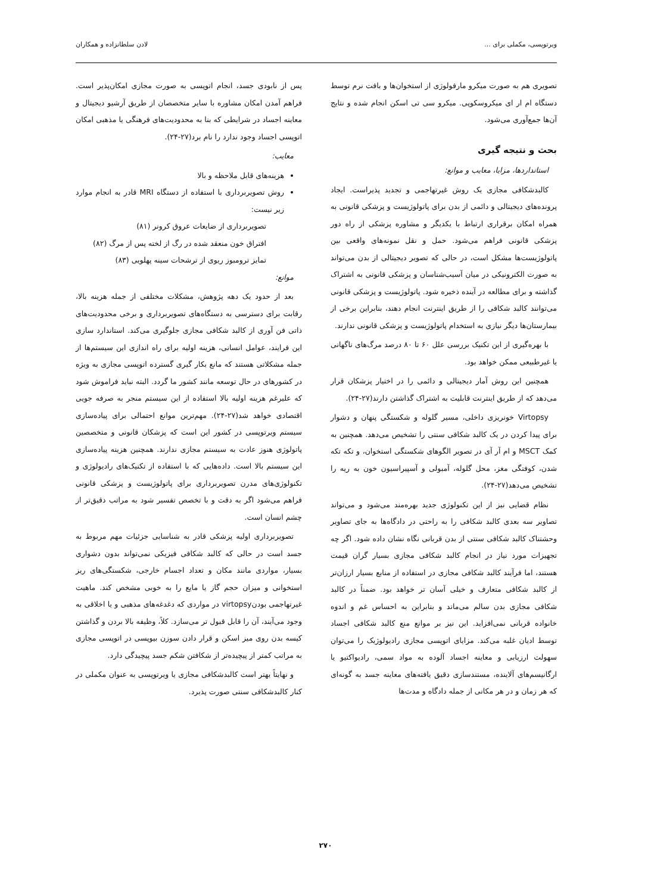ویرتوپسی، مکملی برای ... لادن سلطانزاده و همکاران
تصویری هم به صورت میکرو مارفولوژی از استخوان‌ها و بافت نرم توسط دستگاه ام ار ای میکروسکوپی. میکرو سی تی اسکن انجام شده و نتایج آن‌ها جمع‌آوری می‌شود.
بحث و نتیجه گیری
استانداردها، مزایا، معایب و موانع:
کالبدشکافی مجازی یک روش غیرتهاجمی و تجدید پذیراست. ایجاد پرونده‌های دیجیتالی و دائمی از بدن برای پاتولوژیست و پزشکی قانونی به همراه امکان برقراری ارتباط با یکدیگر و مشاوره پزشکی از راه دور پزشکی قانونی فراهم می‌شود. حمل و نقل نمونه‌های واقعی بین پاتولوژیست‌ها مشکل است، در حالی که تصویر دیجیتالی از بدن می‌تواند به صورت الکترونیکی در میان آسیب‌شناسان و پزشکی قانونی به اشتراک گذاشته و برای مطالعه در آینده ذخیره شود. پاتولوژیست و پزشکی قانونی می‌توانند کالبد شکافی را از طریق اینترنت انجام دهند، بنابراین برخی از بیمارستان‌ها دیگر نیازی به استخدام پاتولوژیست و پزشکی قانونی ندارند.
با بهره‌گیری از این تکنیک بررسی علل ۶۰ تا ۸۰ درصد مرگ‌های ناگهانی یا غیرطبیعی ممکن خواهد بود.
همچنین این روش آمار دیجیتالی و دائمی را در اختیار پزشکان قرار می‌دهد که از طریق اینترنت قابلیت به اشتراک گذاشتن دارند(۲۷-۲۴).
Virtopsy خونریزی داخلی، مسیر گلوله و شکستگی پنهان و دشوار برای پیدا کردن در یک کالبد شکافی سنتی را تشخیص می‌دهد. همچنین به کمک MSCT و ام آر آی در تصویر الگوهای شکستگی استخوان، و تکه تکه شدن، کوفتگی مغز، محل گلوله، آمبولی و آسپیراسیون خون به ریه را تشخیص می‌دهد(۲۷-۲۴).
نظام قضایی نیز از این تکنولوژی جدید بهره‌مند می‌شود و می‌تواند تصاویر سه بعدی کالبد شکافی را به راحتی در دادگاه‌ها به جای تصاویر وحشتناک کالبد شکافی سنتی از بدن قربانی نگاه نشان داده شود. اگر چه تجهیزات مورد نیاز در انجام کالبد شکافی مجازی بسیار گران قیمت هستند، اما فرآیند کالبد شکافی مجازی در استفاده از منابع بسیار ارزان‌تر از کالبد شکافی متعارف و خیلی آسان تر خواهد بود. ضمناً در کالبد شکافی مجازی بدن سالم می‌ماند و بنابراین به احساس غم و اندوه خانواده قربانی نمی‌افزاید. این نیز بر موانع منع کالبد شکافی اجساد توسط ادیان غلبه می‌کند. مزایای اتوپسی مجازی رادیولوژیک را می‌توان سهولت ارزیابی و معاینه اجساد آلوده به مواد سمی، رادیواکتیو یا ارگانیسم‌های آلاینده، مستندسازی دقیق یافته‌های معاینه جسد به گونه‌ای که هر زمان و در هر مکانی از جمله دادگاه و مدت‌ها
پس از نابودی جسد، انجام اتوپسی به صورت مجازی امکان‌پذیر است. فراهم آمدن امکان مشاوره با سایر متخصصان از طریق آرشیو دیجیتال و معاینه اجساد در شرایطی که بنا به محدودیت‌های فرهنگی یا مذهبی امکان اتوپسی اجساد وجود ندارد را نام برد(۲۷-۲۴).
معایب:
هزینه‌های قابل ملاحظه و بالا
روش تصویربرداری با استفاده از دستگاه MRI قادر به انجام موارد زیر نیست:
تصویربرداری از ضایعات عروق کرونر (۸۱)
افتراق خون منعقد شده در رگ از لخته پس از مرگ (۸۲)
تمایز ترومبوز ریوی از ترشحات سینه پهلویی (۸۳)
موانع:
بعد از حدود یک دهه پژوهش، مشکلات مختلفی از جمله هزینه بالا، رقابت برای دسترسی به دستگاه‌های تصویربرداری و برخی محدودیت‌های ذاتی فن آوری از کالبد شکافی مجازی جلوگیری می‌کند. استاندارد سازی این فرایند، عوامل انسانی، هزینه اولیه برای راه اندازی این سیستم‌ها از جمله مشکلاتی هستند که مانع بکار گیری گسترده اتوپسی مجازی به ویژه در کشورهای در حال توسعه مانند کشور ما گردد. البته نباید فراموش شود که علیرغم هزینه اولیه بالا استفاده از این سیستم منجر به صرفه جویی اقتصادی خواهد شد(۲۷-۲۴). مهم‌ترین موانع احتمالی برای پیاده‌سازی سیستم ویرتوپسی در کشور این است که پزشکان قانونی و متخصصین پاتولوژی هنوز عادت به سیستم مجازی ندارند. همچنین هزینه پیاده‌سازی این سیستم بالا است. داده‌هایی که با استفاده از تکنیک‌های رادیولوژی و تکنولوژی‌های مدرن تصویربرداری برای پاتولوژیست و پزشکی قانونی فراهم می‌شود اگر به دقت و با تخصص تفسیر شود به مراتب دقیق‌تر از چشم انسان است.
تصویربرداری اولیه پزشکی قادر به شناسایی جزئیات مهم مربوط به جسد است در حالی که کالبد شکافی فیزیکی نمی‌تواند بدون دشواری بسیار، مواردی مانند مکان و تعداد اجسام خارجی، شکستگی‌های ریز استخوانی و میزان حجم گاز یا مایع را به خوبی مشخص کند. ماهیت غیرتهاجمی بودنvirtopsy در مواردی که دغدغه‌های مذهبی و یا اخلاقی به وجود می‌آیند، آن را قابل قبول تر می‌سازد. کلاً، وظیفه بالا بردن و گذاشتن کیسه بدن روی میز اسکن و قرار دادن سوزن بیوپسی در اتوپسی مجازی به مراتب کمتر از پیچیده‌تر از شکافتن شکم جسد پیچیدگی دارد.
و نهایتاً بهتر است کالبدشکافی مجازی یا ویرتوپسی به عنوان مکملی در کنار کالبدشکافی سنتی صورت پذیرد.
۲۷۰